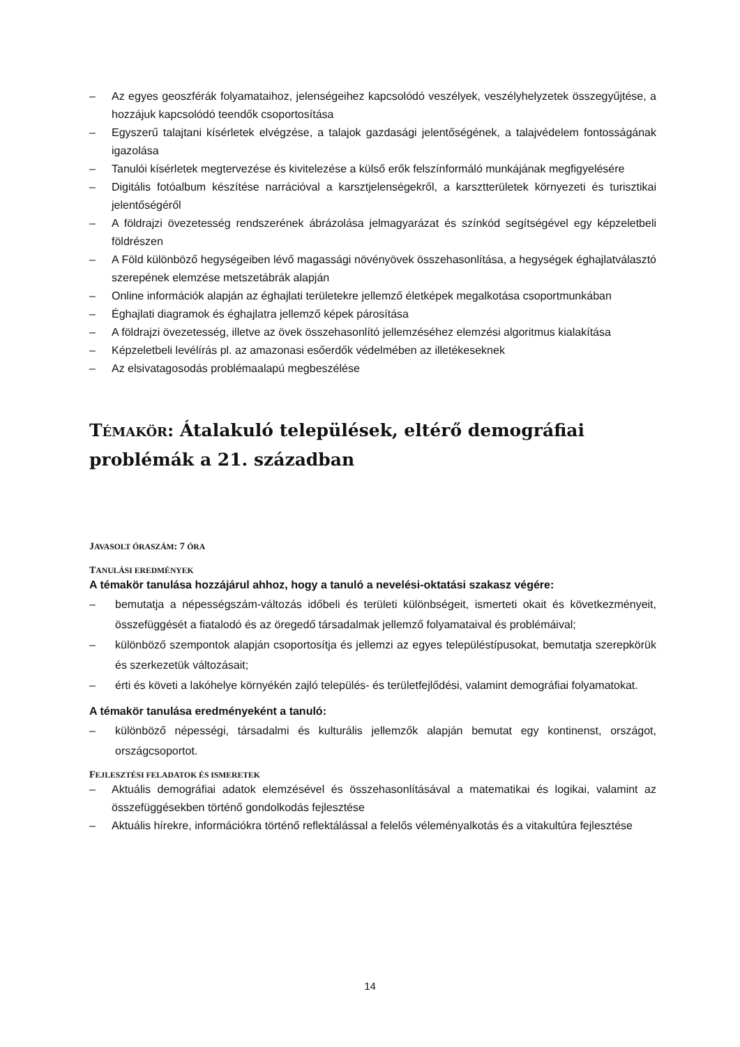– Az egyes geoszférák folyamataihoz, jelenségeihez kapcsolódó veszélyek, veszélyhelyzetek összegyűjtése, a hozzájuk kapcsolódó teendők csoportosítása
– Egyszerű talajtani kísérletek elvégzése, a talajok gazdasági jelentőségének, a talajvédelem fontosságának igazolása
– Tanulói kísérletek megtervezése és kivitelezése a külső erők felszínformáló munkájának megfigyelésére
– Digitális fotóalbum készítése narrációval a karsztjelenségekről, a karsztterületek környezeti és turisztikai jelentőségéről
– A földrajzi övezetesség rendszerének ábrázolása jelmagyarázat és színkód segítségével egy képzeletbeli földrészen
– A Föld különböző hegységeiben lévő magassági növényövek összehasonlítása, a hegységek éghajlatválasztó szerepének elemzése metszetábrák alapján
– Online információk alapján az éghajlati területekre jellemző életképek megalkotása csoportmunkában
– Éghajlati diagramok és éghajlatra jellemző képek párosítása
– A földrajzi övezetesség, illetve az övek összehasonlító jellemzéséhez elemzési algoritmus kialakítása
– Képzeletbeli levélírás pl. az amazonasi esőerdők védelmében az illetékeseknek
– Az elsivatagosodás problémaalapú megbeszélése
TÉMAKÖR: Átalakuló települések, eltérő demográfiai problémák a 21. században
JAVASOLT ÓRASZÁM: 7 ÓRA
TANULÁSI EREDMÉNYEK
A témakör tanulása hozzájárul ahhoz, hogy a tanuló a nevelési-oktatási szakasz végére:
– bemutatja a népességszám-változás időbeli és területi különbségeit, ismerteti okait és következményeit, összefüggését a fiatalodó és az öregedő társadalmak jellemző folyamataival és problémáival;
– különböző szempontok alapján csoportosítja és jellemzi az egyes településtípusokat, bemutatja szerepkörük és szerkezetük változásait;
– érti és követi a lakóhelye környékén zajló település- és területfejlődési, valamint demográfiai folyamatokat.
A témakör tanulása eredményeként a tanuló:
– különböző népességi, társadalmi és kulturális jellemzők alapján bemutat egy kontinenst, országot, országcsoportot.
FEJLESZTÉSI FELADATOK ÉS ISMERETEK
– Aktuális demográfiai adatok elemzésével és összehasonlításával a matematikai és logikai, valamint az összefüggésekben történő gondolkodás fejlesztése
– Aktuális hírekre, információkra történő reflektálással a felelős véleményalkotás és a vitakultúra fejlesztése
14